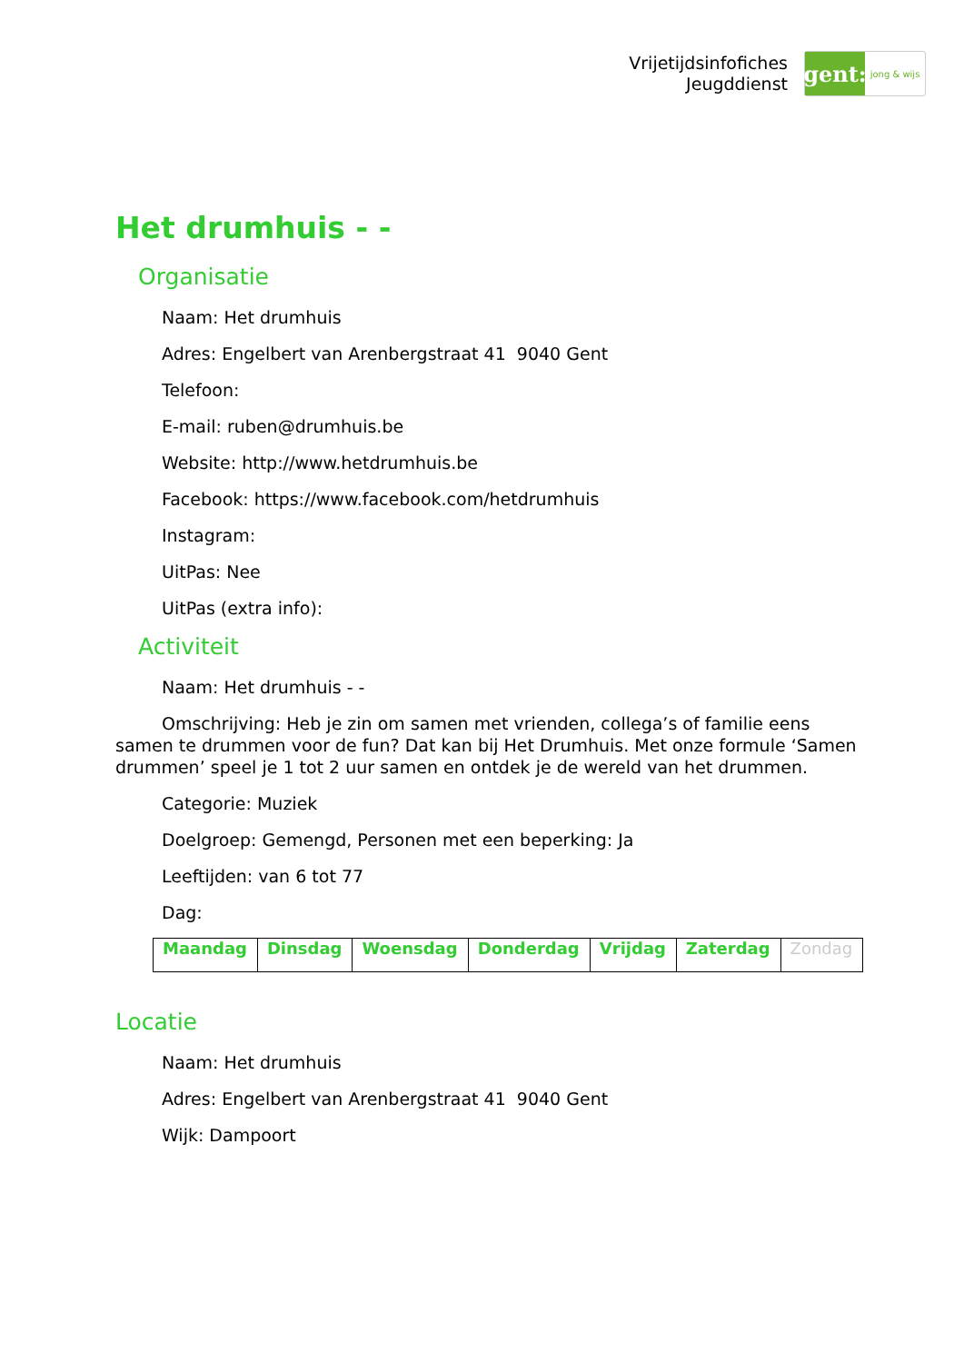Vrijetijdsinfofiches
Jeugddienst
gent:
jong & wijs
Het drumhuis - -
Organisatie
Naam: Het drumhuis
Adres: Engelbert van Arenbergstraat 41 9040 Gent
Telefoon:
E-mail: ruben@drumhuis.be
Website: http://www.hetdrumhuis.be
Facebook: https://www.facebook.com/hetdrumhuis
Instagram:
UitPas: Nee
UitPas (extra info):
Activiteit
Naam: Het drumhuis - -
Omschrijving: Heb je zin om samen met vrienden, collega’s of familie eens samen te drummen voor de fun? Dat kan bij Het Drumhuis. Met onze formule ‘Samen drummen’ speel je 1 tot 2 uur samen en ontdek je de wereld van het drummen.
Categorie: Muziek
Doelgroep: Gemengd, Personen met een beperking: Ja
Leeftijden: van 6 tot 77
Dag:
| Maandag | Dinsdag | Woensdag | Donderdag | Vrijdag | Zaterdag | Zondag |
Locatie
Naam: Het drumhuis
Adres: Engelbert van Arenbergstraat 41 9040 Gent
Wijk: Dampoort